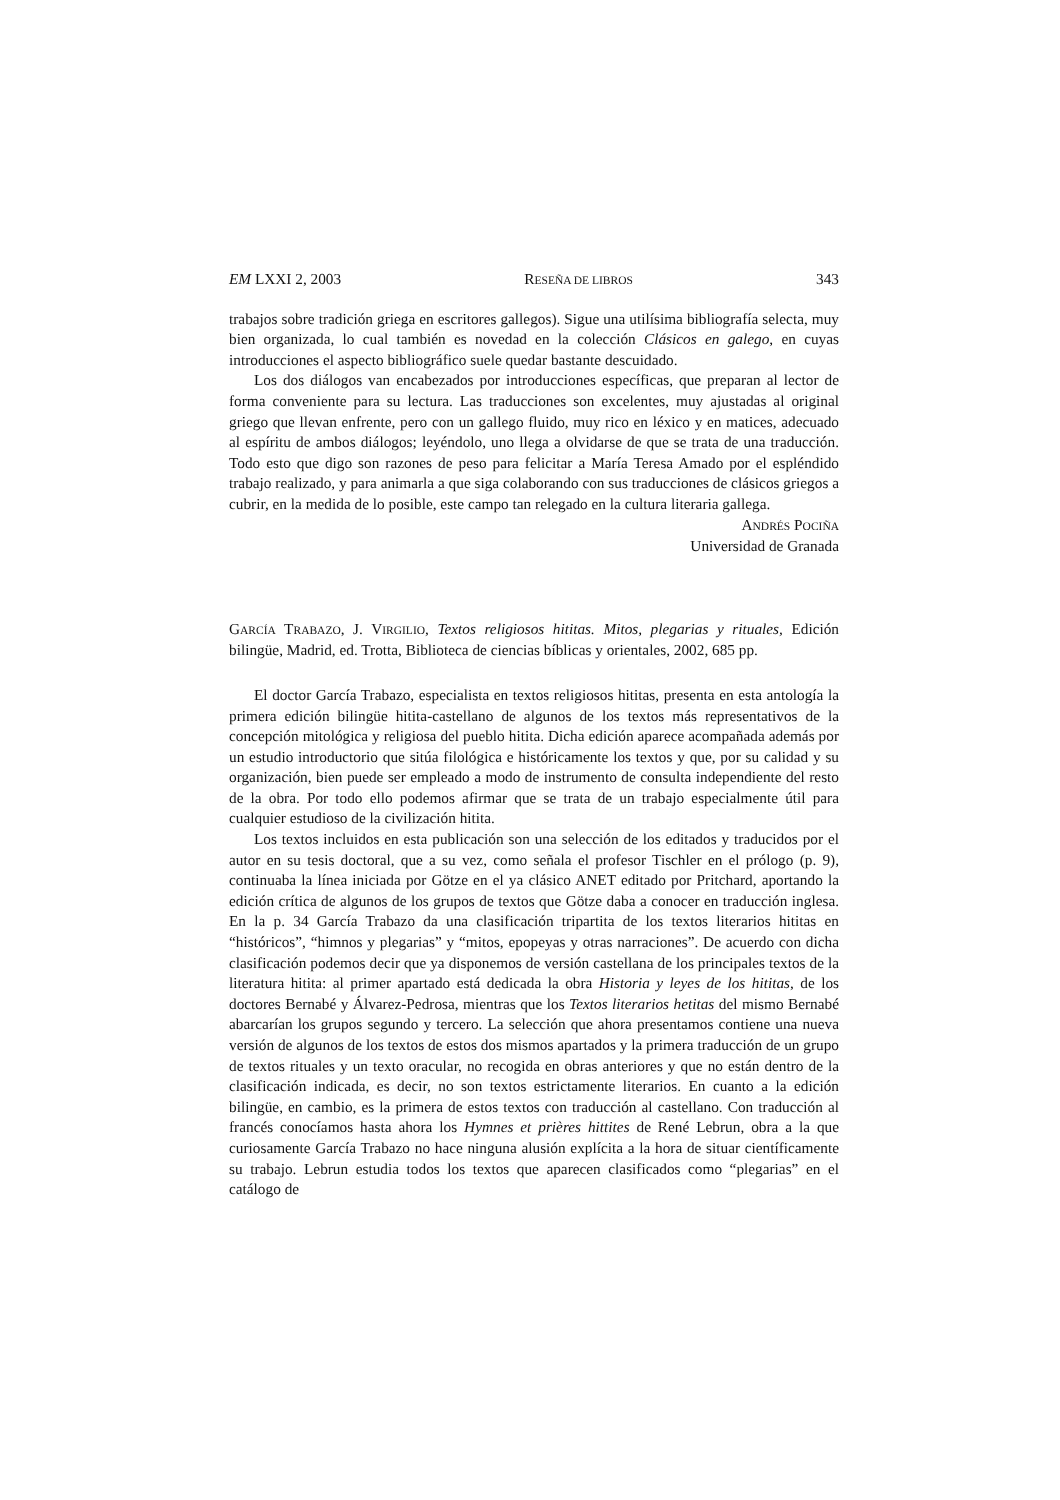EM LXXI 2, 2003 RESEÑA DE LIBROS 343
trabajos sobre tradición griega en escritores gallegos). Sigue una utilísima bibliografía selecta, muy bien organizada, lo cual también es novedad en la colección Clásicos en galego, en cuyas introducciones el aspecto bibliográfico suele quedar bastante descuidado.
Los dos diálogos van encabezados por introducciones específicas, que preparan al lector de forma conveniente para su lectura. Las traducciones son excelentes, muy ajustadas al original griego que llevan enfrente, pero con un gallego fluido, muy rico en léxico y en matices, adecuado al espíritu de ambos diálogos; leyéndolo, uno llega a olvidarse de que se trata de una traducción. Todo esto que digo son razones de peso para felicitar a María Teresa Amado por el espléndido trabajo realizado, y para animarla a que siga colaborando con sus traducciones de clásicos griegos a cubrir, en la medida de lo posible, este campo tan relegado en la cultura literaria gallega.
ANDRÉS POCIÑA
Universidad de Granada
GARCÍA TRABAZO, J. VIRGILIO, Textos religiosos hititas. Mitos, plegarias y rituales, Edición bilingüe, Madrid, ed. Trotta, Biblioteca de ciencias bíblicas y orientales, 2002, 685 pp.
El doctor García Trabazo, especialista en textos religiosos hititas, presenta en esta antología la primera edición bilingüe hitita-castellano de algunos de los textos más representativos de la concepción mitológica y religiosa del pueblo hitita. Dicha edición aparece acompañada además por un estudio introductorio que sitúa filológica e históricamente los textos y que, por su calidad y su organización, bien puede ser empleado a modo de instrumento de consulta independiente del resto de la obra. Por todo ello podemos afirmar que se trata de un trabajo especialmente útil para cualquier estudioso de la civilización hitita.
Los textos incluidos en esta publicación son una selección de los editados y traducidos por el autor en su tesis doctoral, que a su vez, como señala el profesor Tischler en el prólogo (p. 9), continuaba la línea iniciada por Götze en el ya clásico ANET editado por Pritchard, aportando la edición crítica de algunos de los grupos de textos que Götze daba a conocer en traducción inglesa. En la p. 34 García Trabazo da una clasificación tripartita de los textos literarios hititas en “históricos”, “himnos y plegarias” y “mitos, epopeyas y otras narraciones”. De acuerdo con dicha clasificación podemos decir que ya disponemos de versión castellana de los principales textos de la literatura hitita: al primer apartado está dedicada la obra Historia y leyes de los hititas, de los doctores Bernabé y Álvarez-Pedrosa, mientras que los Textos literarios hetitas del mismo Bernabé abarcarían los grupos segundo y tercero. La selección que ahora presentamos contiene una nueva versión de algunos de los textos de estos dos mismos apartados y la primera traducción de un grupo de textos rituales y un texto oracular, no recogida en obras anteriores y que no están dentro de la clasificación indicada, es decir, no son textos estrictamente literarios. En cuanto a la edición bilingüe, en cambio, es la primera de estos textos con traducción al castellano. Con traducción al francés conocíamos hasta ahora los Hymnes et prières hittites de René Lebrun, obra a la que curiosamente García Trabazo no hace ninguna alusión explícita a la hora de situar científicamente su trabajo. Lebrun estudia todos los textos que aparecen clasificados como “plegarias” en el catálogo de